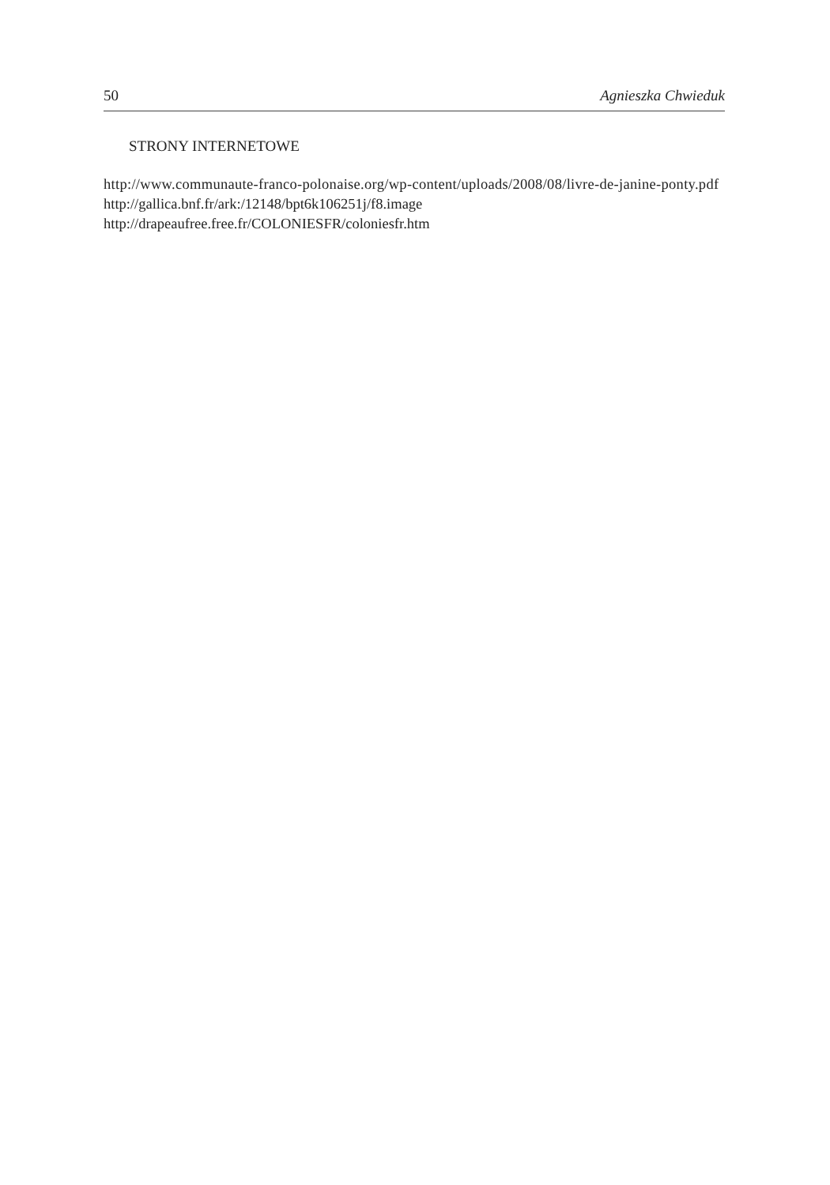50 Agnieszka Chwieduk
STRONY INTERNETOWE
http://www.communaute-franco-polonaise.org/wp-content/uploads/2008/08/livre-de-janine-ponty.pdf
http://gallica.bnf.fr/ark:/12148/bpt6k106251j/f8.image
http://drapeaufree.free.fr/COLONIESFR/coloniesfr.htm